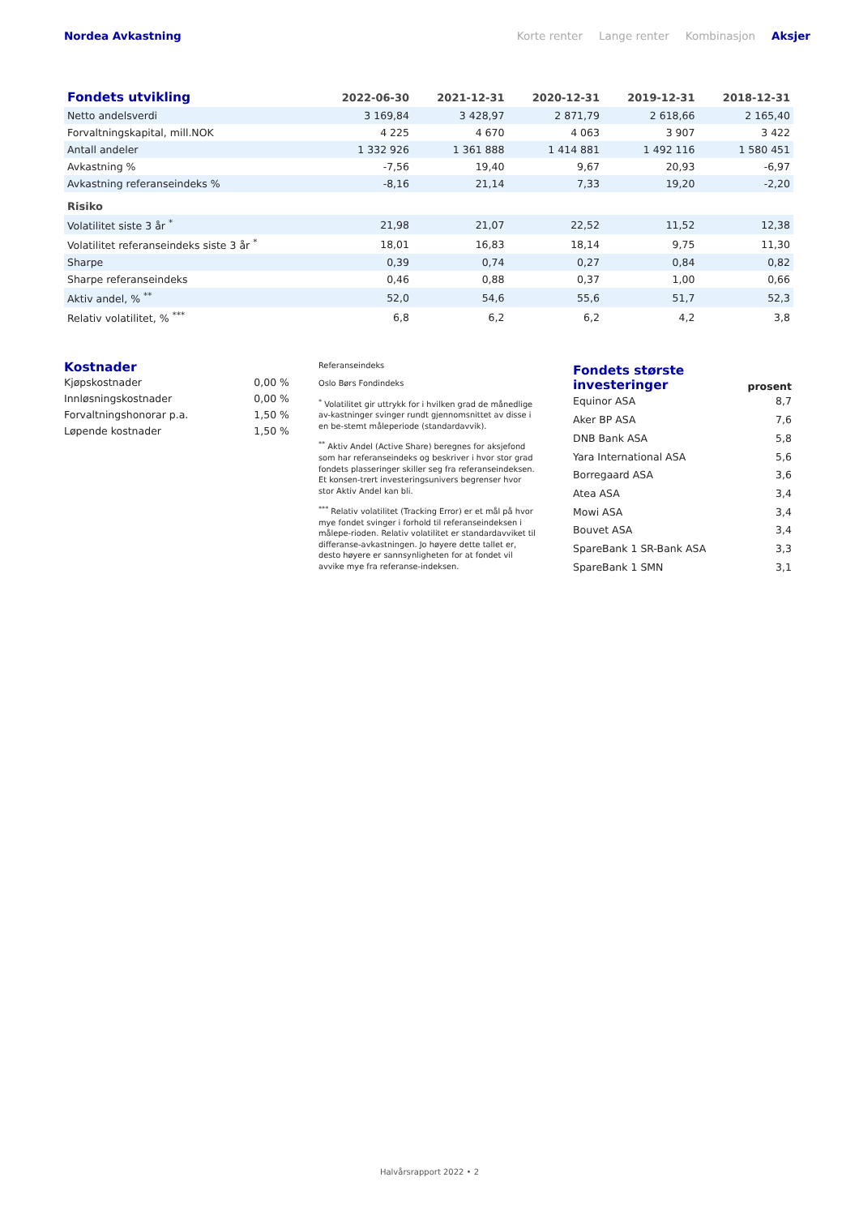Nordea Avkastning Korte renter Lange renter Kombinasjon Aksjer
| Fondets utvikling | 2022-06-30 | 2021-12-31 | 2020-12-31 | 2019-12-31 | 2018-12-31 |
| --- | --- | --- | --- | --- | --- |
| Netto andelsverdi | 3 169,84 | 3 428,97 | 2 871,79 | 2 618,66 | 2 165,40 |
| Forvaltningskapital, mill.NOK | 4 225 | 4 670 | 4 063 | 3 907 | 3 422 |
| Antall andeler | 1 332 926 | 1 361 888 | 1 414 881 | 1 492 116 | 1 580 451 |
| Avkastning % | -7,56 | 19,40 | 9,67 | 20,93 | -6,97 |
| Avkastning referanseindeks % | -8,16 | 21,14 | 7,33 | 19,20 | -2,20 |
| Risiko | | | | | |
| Volatilitet siste 3 år <sup>*</sup> | 21,98 | 21,07 | 22,52 | 11,52 | 12,38 |
| Volatilitet referanseindeks siste 3 år <sup>*</sup> | 18,01 | 16,83 | 18,14 | 9,75 | 11,30 |
| Sharpe | 0,39 | 0,74 | 0,27 | 0,84 | 0,82 |
| Sharpe referanseindeks | 0,46 | 0,88 | 0,37 | 1,00 | 0,66 |
| Aktiv andel, % <sup>**</sup> | 52,0 | 54,6 | 55,6 | 51,7 | 52,3 |
| Relativ volatilitet, % <sup>***</sup> | 6,8 | 6,2 | 6,2 | 4,2 | 3,8 |
Kostnader
Kjøpskostnader 0,00 %
Innløsningskostnader 0,00 %
Forvaltningshonorar p.a. 1,50 %
Løpende kostnader 1,50 %
Referanseindeks
Oslo Børs Fondindeks
<sup>*</sup> Volatilitet gir uttrykk for i hvilken grad de månedlige av-kastninger svinger rundt gjennomsnittet av disse i en be-stemt måleperiode (standardavvik).
<sup>**</sup> Aktiv Andel (Active Share) beregnes for aksjefond som har referanseindeks og beskriver i hvor stor grad fondets plasseringer skiller seg fra referanseindeksen. Et konsen-trert investeringsunivers begrenser hvor stor Aktiv Andel kan bli.
<sup>***</sup> Relativ volatilitet (Tracking Error) er et mål på hvor mye fondet svinger i forhold til referanseindeksen i målepe-rioden. Relativ volatilitet er standardavviket til differanse-avkastningen. Jo høyere dette tallet er, desto høyere er sannsynligheten for at fondet vil avvike mye fra referanse-indeksen.
| Fondets største investeringer | prosent |
| Equinor ASA | 8,7 |
| Aker BP ASA | 7,6 |
| DNB Bank ASA | 5,8 |
| Yara International ASA | 5,6 |
| Borregaard ASA | 3,6 |
| Atea ASA | 3,4 |
| Mowi ASA | 3,4 |
| Bouvet ASA | 3,4 |
| SpareBank 1 SR-Bank ASA | 3,3 |
| SpareBank 1 SMN | 3,1 |
Halvårsrapport 2022 • 2